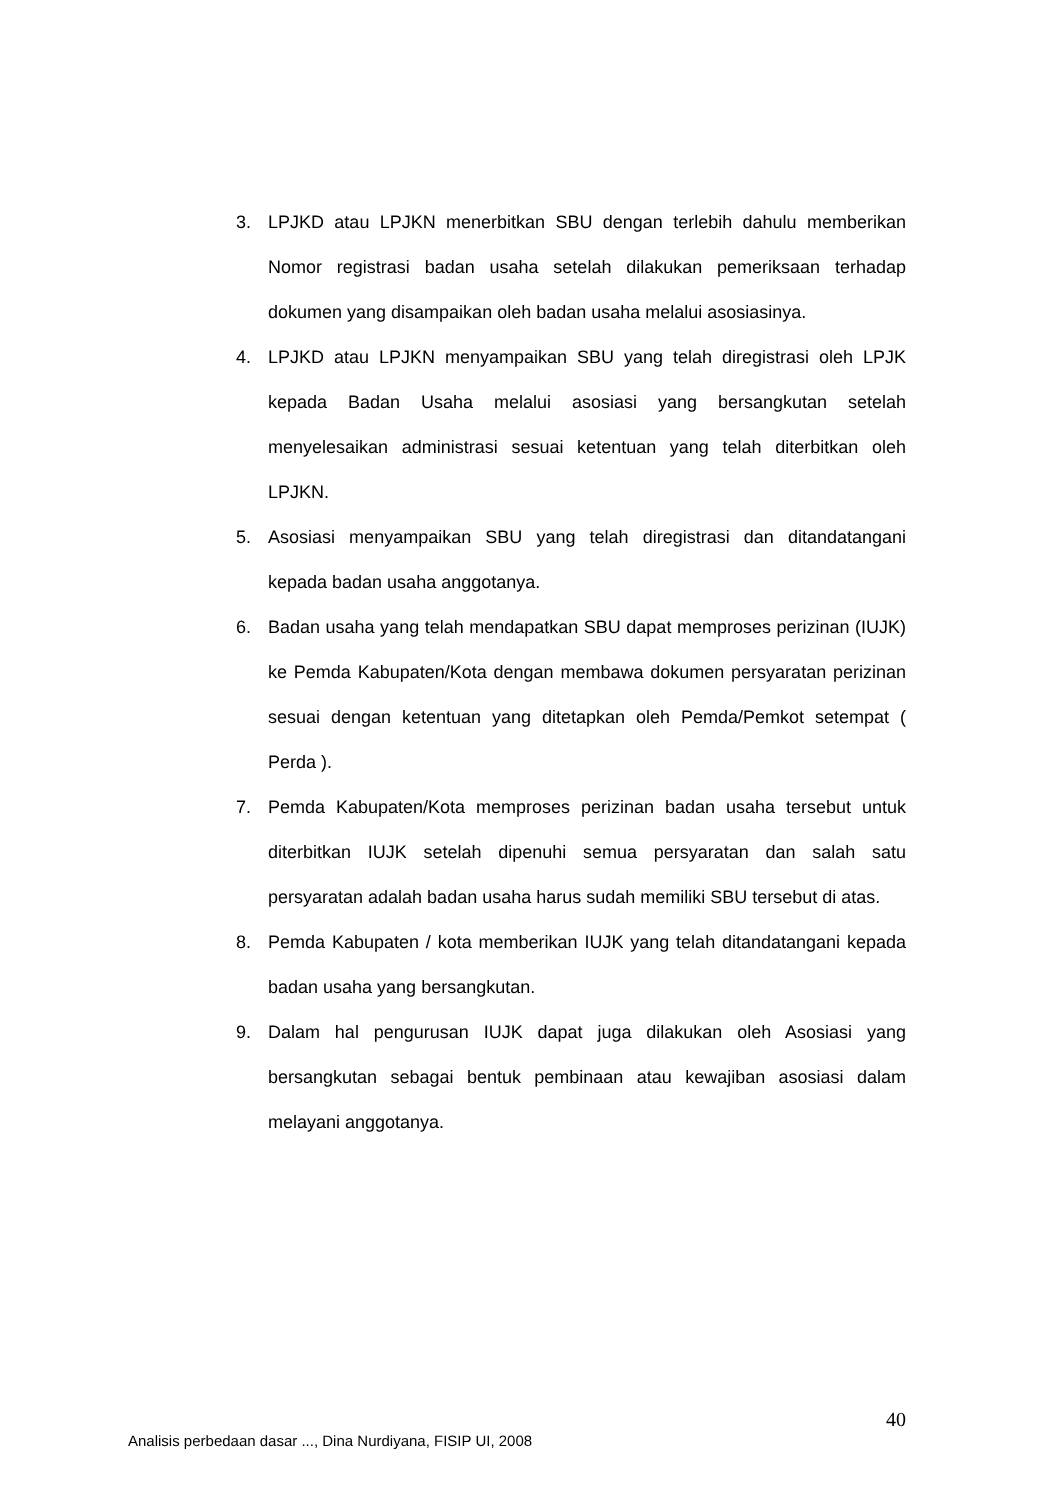3. LPJKD atau LPJKN menerbitkan SBU dengan terlebih dahulu memberikan Nomor registrasi badan usaha setelah dilakukan pemeriksaan terhadap dokumen yang disampaikan oleh badan usaha melalui asosiasinya.
4. LPJKD atau LPJKN menyampaikan SBU yang telah diregistrasi oleh LPJK kepada Badan Usaha melalui asosiasi yang bersangkutan setelah menyelesaikan administrasi sesuai ketentuan yang telah diterbitkan oleh LPJKN.
5. Asosiasi menyampaikan SBU yang telah diregistrasi dan ditandatangani kepada badan usaha anggotanya.
6. Badan usaha yang telah mendapatkan SBU dapat memproses perizinan (IUJK) ke Pemda Kabupaten/Kota dengan membawa dokumen persyaratan perizinan sesuai dengan ketentuan yang ditetapkan oleh Pemda/Pemkot setempat ( Perda ).
7. Pemda Kabupaten/Kota memproses perizinan badan usaha tersebut untuk diterbitkan IUJK setelah dipenuhi semua persyaratan dan salah satu persyaratan adalah badan usaha harus sudah memiliki SBU tersebut di atas.
8. Pemda Kabupaten / kota memberikan IUJK yang telah ditandatangani kepada badan usaha yang bersangkutan.
9. Dalam hal pengurusan IUJK dapat juga dilakukan oleh Asosiasi yang bersangkutan sebagai bentuk pembinaan atau kewajiban asosiasi dalam melayani anggotanya.
40
Analisis perbedaan dasar ..., Dina Nurdiyana, FISIP UI, 2008